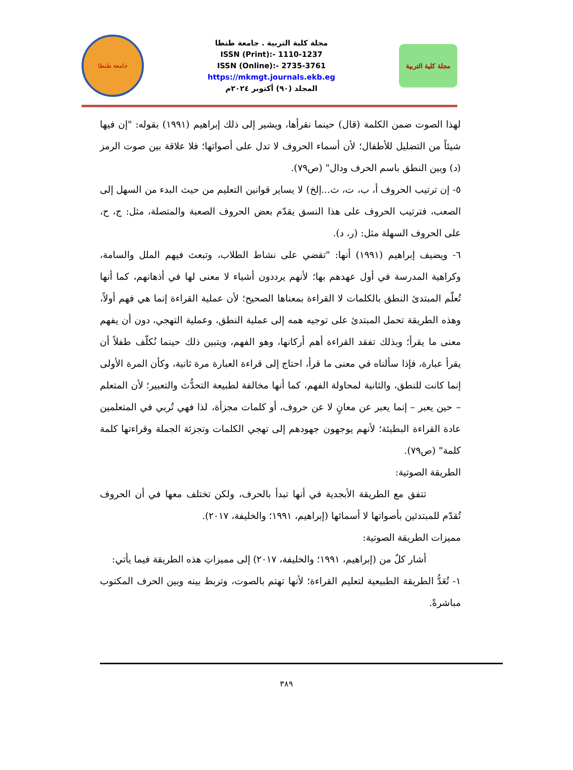جامعة طنطا
مجلة كلية التربية . جامعة طنطا
ISSN (Print):- 1110-1237
ISSN (Online):- 2735-3761
https://mkmgt.journals.ekb.eg
المجلد (٩٠) أكتوبر ٢٠٢٤م
مجلة كلية التربية
لهذا الصوت ضمن الكلمة (قال) حينما نقرأها، ويشير إلى ذلك إبراهيم (١٩٩١) بقوله: "إن فيها شيئاً من التضليل للأطفال؛ لأن أسماء الحروف لا تدل على أصواتها؛ فلا علاقة بين صوت الرمز (د) وبين النطق باسم الحرف ودال" (ص٧٩).
٥- إن ترتيب الحروف أ، ب، ت، ث...إلخ) لا يساير قوانين التعليم من حيث البدء من السهل إلى الصعب، فترتيب الحروف على هذا النسق يقدّم بعض الحروف الصعبة والمتصلة، مثل: ج، ح، على الحروف السهلة مثل: (ر، د).
٦- ويضيف إبراهيم (١٩٩١) أنها: "تقضي على نشاط الطلاب، وتبعث فيهم الملل والسامة، وكراهية المدرسة في أول عهدهم بها؛ لأنهم يرددون أشياء لا معنى لها في أذهانهم، كما أنها تُعلّم المبتدئ النطق بالكلمات لا القراءة بمعناها الصحيح؛ لأن عملية القراءة إنما هي فهم أولاً، وهذه الطريقة تحمل المبتدئ على توجيه همه إلى عملية النطق، وعملية التهجي، دون أن يفهم معنى ما يقرأ؛ وبذلك تفقد القراءة أهم أركانها، وهو الفهم، ويتبين ذلك حينما نُكلّف طفلاً أن يقرأ عبارة، فإذا سألناه في معنى ما قرأ، احتاج إلى قراءة العبارة مرة ثانية، وكأن المرة الأولى إنما كانت للنطق، والثانية لمحاولة الفهم، كما أنها مخالفة لطبيعة التحدُّث والتعبير؛ لأن المتعلم – حين يعبر – إنما يعبر عن معانٍ لا عن حروف، أو كلمات مجزأة، لذا فهي تُربي في المتعلمين عادة القراءة البطيئة؛ لأنهم يوجهون جهودهم إلى تهجي الكلمات وتجزئة الجملة وقراءتها كلمة كلمة" (ص٧٩).
الطريقة الصوتية:
تتفق مع الطريقة الأبجدية في أنها تبدأ بالحرف، ولكن تختلف معها في أن الحروف تُقدّم للمبتدئين بأصواتها لا أسمائها (إبراهيم، ١٩٩١؛ والخليفة، ٢٠١٧).
مميزات الطريقة الصوتية:
أشار كلٌ من (إبراهيم، ١٩٩١؛ والخليفة، ٢٠١٧) إلى مميزاتِ هذه الطريقة فيما يأتي:
١- تُعَدُّ الطريقة الطبيعية لتعليم القراءة؛ لأنها تهتم بالصوت، وتربط بينه وبين الحرف المكتوب مباشرةً.
٣٨٩